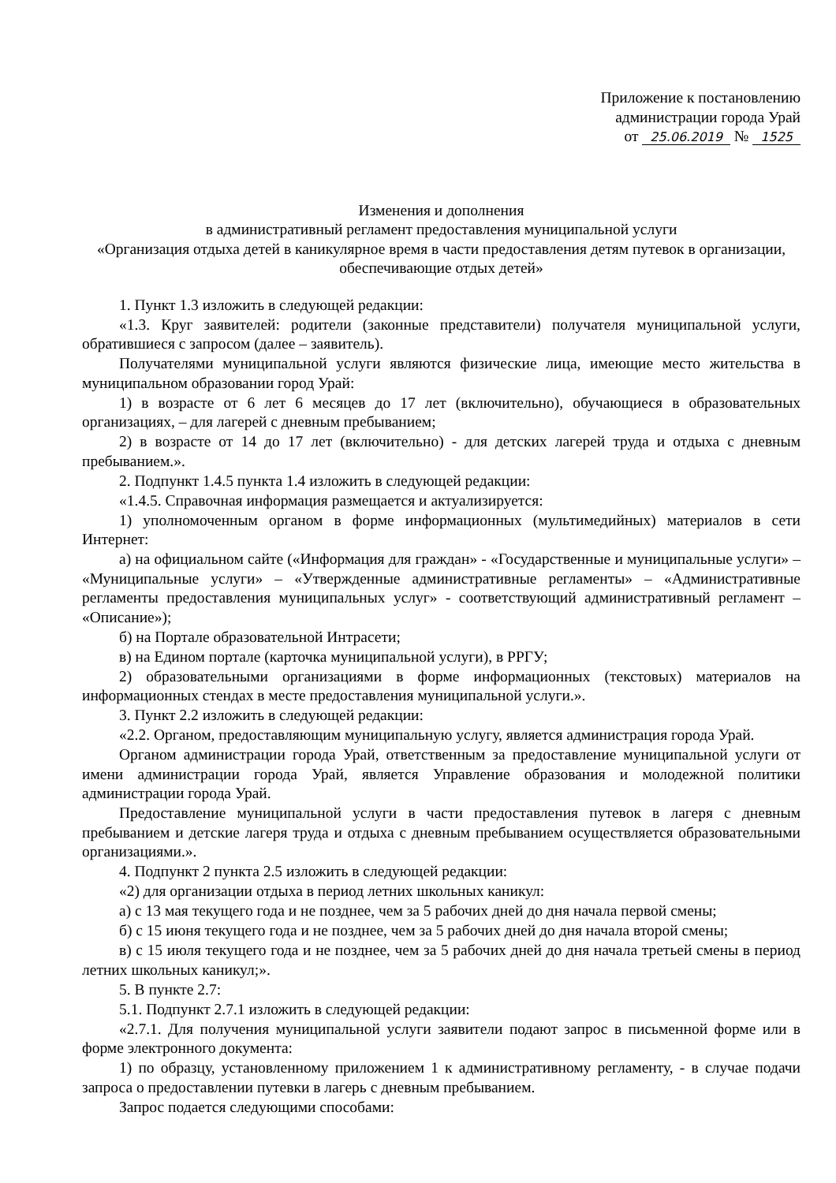Приложение к постановлению
администрации города Урай
от 25.06.2019 № 1525
Изменения и дополнения
в административный регламент предоставления муниципальной услуги
«Организация отдыха детей в каникулярное время в части предоставления детям путевок в организации, обеспечивающие отдых детей»
1. Пункт 1.3 изложить в следующей редакции:
«1.3. Круг заявителей: родители (законные представители) получателя муниципальной услуги, обратившиеся с запросом (далее – заявитель).
Получателями муниципальной услуги являются физические лица, имеющие место жительства в муниципальном образовании город Урай:
1) в возрасте от 6 лет 6 месяцев до 17 лет (включительно), обучающиеся в образовательных организациях, – для лагерей с дневным пребыванием;
2) в возрасте от 14 до 17 лет (включительно) - для детских лагерей труда и отдыха с дневным пребыванием.».
2. Подпункт 1.4.5 пункта 1.4 изложить в следующей редакции:
«1.4.5. Справочная информация размещается и актуализируется:
1) уполномоченным органом в форме информационных (мультимедийных) материалов в сети Интернет:
а) на официальном сайте («Информация для граждан» - «Государственные и муниципальные услуги» – «Муниципальные услуги» – «Утвержденные административные регламенты» – «Административные регламенты предоставления муниципальных услуг» - соответствующий административный регламент – «Описание»);
б) на Портале образовательной Интрасети;
в) на Едином портале (карточка муниципальной услуги), в РРГУ;
2) образовательными организациями в форме информационных (текстовых) материалов на информационных стендах в месте предоставления муниципальной услуги.».
3. Пункт 2.2 изложить в следующей редакции:
«2.2. Органом, предоставляющим муниципальную услугу, является администрация города Урай.
Органом администрации города Урай, ответственным за предоставление муниципальной услуги от имени администрации города Урай, является Управление образования и молодежной политики администрации города Урай.
Предоставление муниципальной услуги в части предоставления путевок в лагеря с дневным пребыванием и детские лагеря труда и отдыха с дневным пребыванием осуществляется образовательными организациями.».
4. Подпункт 2 пункта 2.5 изложить в следующей редакции:
«2) для организации отдыха в период летних школьных каникул:
а) с 13 мая текущего года и не позднее, чем за 5 рабочих дней до дня начала первой смены;
б) с 15 июня текущего года и не позднее, чем за 5 рабочих дней до дня начала второй смены;
в) с 15 июля текущего года и не позднее, чем за 5 рабочих дней до дня начала третьей смены в период летних школьных каникул;».
5. В пункте 2.7:
5.1. Подпункт 2.7.1 изложить в следующей редакции:
«2.7.1. Для получения муниципальной услуги заявители подают запрос в письменной форме или в форме электронного документа:
1) по образцу, установленному приложением 1 к административному регламенту, - в случае подачи запроса о предоставлении путевки в лагерь с дневным пребыванием.
Запрос подается следующими способами: